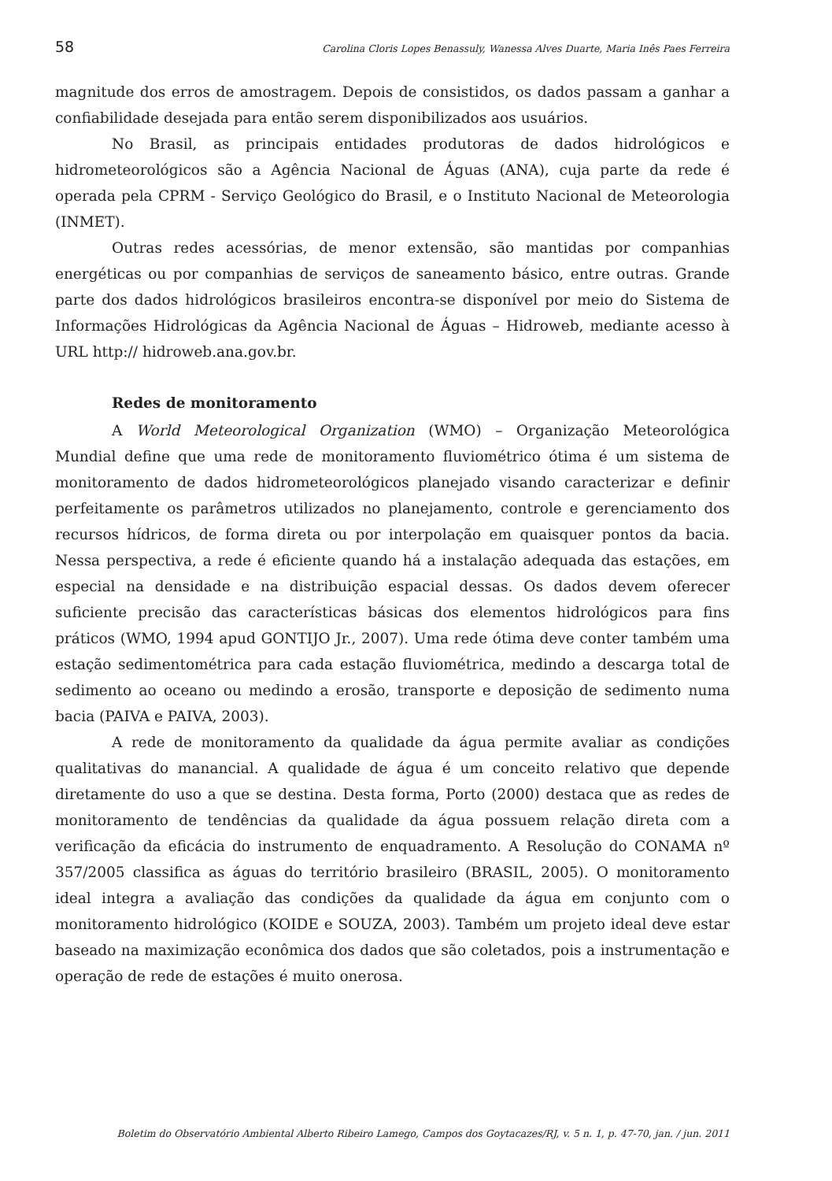58 Carolina Cloris Lopes Benassuly, Wanessa Alves Duarte, Maria Inês Paes Ferreira
magnitude dos erros de amostragem. Depois de consistidos, os dados passam a ganhar a confiabilidade desejada para então serem disponibilizados aos usuários.
No Brasil, as principais entidades produtoras de dados hidrológicos e hidrometeorológicos são a Agência Nacional de Águas (ANA), cuja parte da rede é operada pela CPRM - Serviço Geológico do Brasil, e o Instituto Nacional de Meteorologia (INMET).
Outras redes acessórias, de menor extensão, são mantidas por companhias energéticas ou por companhias de serviços de saneamento básico, entre outras. Grande parte dos dados hidrológicos brasileiros encontra-se disponível por meio do Sistema de Informações Hidrológicas da Agência Nacional de Águas – Hidroweb, mediante acesso à URL http:// hidroweb.ana.gov.br.
Redes de monitoramento
A World Meteorological Organization (WMO) – Organização Meteorológica Mundial define que uma rede de monitoramento fluviométrico ótima é um sistema de monitoramento de dados hidrometeorológicos planejado visando caracterizar e definir perfeitamente os parâmetros utilizados no planejamento, controle e gerenciamento dos recursos hídricos, de forma direta ou por interpolação em quaisquer pontos da bacia. Nessa perspectiva, a rede é eficiente quando há a instalação adequada das estações, em especial na densidade e na distribuição espacial dessas. Os dados devem oferecer suficiente precisão das características básicas dos elementos hidrológicos para fins práticos (WMO, 1994 apud GONTIJO Jr., 2007). Uma rede ótima deve conter também uma estação sedimentométrica para cada estação fluviométrica, medindo a descarga total de sedimento ao oceano ou medindo a erosão, transporte e deposição de sedimento numa bacia (PAIVA e PAIVA, 2003).
A rede de monitoramento da qualidade da água permite avaliar as condições qualitativas do manancial. A qualidade de água é um conceito relativo que depende diretamente do uso a que se destina. Desta forma, Porto (2000) destaca que as redes de monitoramento de tendências da qualidade da água possuem relação direta com a verificação da eficácia do instrumento de enquadramento. A Resolução do CONAMA nº 357/2005 classifica as águas do território brasileiro (BRASIL, 2005). O monitoramento ideal integra a avaliação das condições da qualidade da água em conjunto com o monitoramento hidrológico (KOIDE e SOUZA, 2003). Também um projeto ideal deve estar baseado na maximização econômica dos dados que são coletados, pois a instrumentação e operação de rede de estações é muito onerosa.
Boletim do Observatório Ambiental Alberto Ribeiro Lamego, Campos dos Goytacazes/RJ, v. 5 n. 1, p. 47-70, jan. / jun. 2011